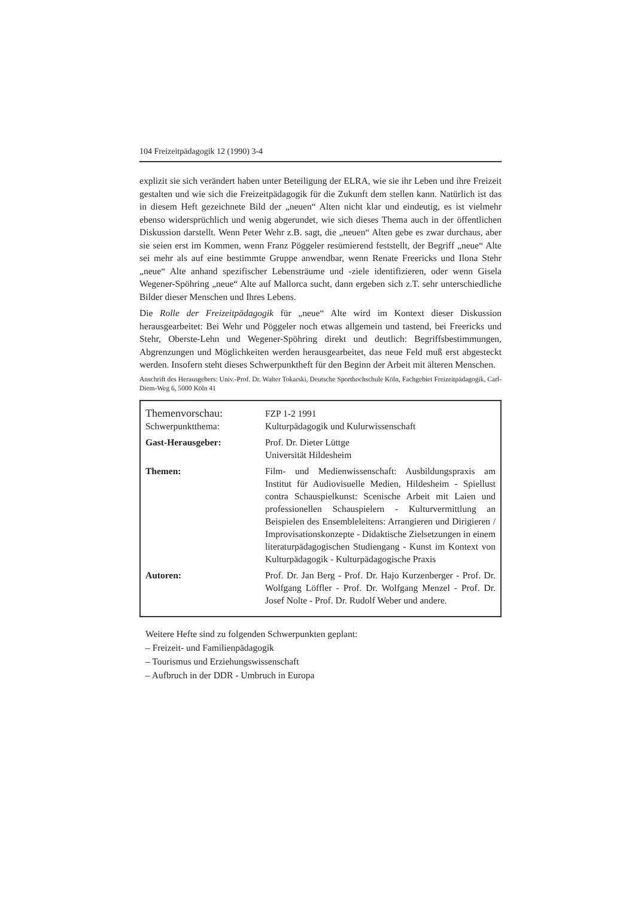104 Freizeitpädagogik 12 (1990) 3-4
explizit sie sich verändert haben unter Beteiligung der ELRA, wie sie ihr Leben und ihre Freizeit gestalten und wie sich die Freizeitpädagogik für die Zukunft dem stellen kann. Natürlich ist das in diesem Heft gezeichnete Bild der „neuen“ Alten nicht klar und eindeutig, es ist vielmehr ebenso widersprüchlich und wenig abgerundet, wie sich dieses Thema auch in der öffentlichen Diskussion darstellt. Wenn Peter Wehr z.B. sagt, die „neuen“ Alten gebe es zwar durchaus, aber sie seien erst im Kommen, wenn Franz Pöggeler resümierend feststellt, der Begriff „neue“ Alte sei mehr als auf eine bestimmte Gruppe anwendbar, wenn Renate Freericks und Ilona Stehr „neue“ Alte anhand spezifischer Lebensträume und -ziele identifizieren, oder wenn Gisela Wegener-Spöhring „neue“ Alte auf Mallorca sucht, dann ergeben sich z.T. sehr unterschiedliche Bilder dieser Menschen und Ihres Lebens.
Die Rolle der Freizeitpädagogik für „neue“ Alte wird im Kontext dieser Diskussion herausgearbeitet: Bei Wehr und Pöggeler noch etwas allgemein und tastend, bei Freericks und Stehr, Oberste-Lehn und Wegener-Spöhring direkt und deutlich: Begriffsbestimmungen, Abgrenzungen und Möglichkeiten werden herausgearbeitet, das neue Feld muß erst abgesteckt werden. Insofern steht dieses Schwerpunktheft für den Beginn der Arbeit mit älteren Menschen.
Anschrift des Herausgebers: Univ.-Prof. Dr. Walter Tokarski, Deutsche Sporthochschule Köln, Fachgebiet Freizeitpädagogik, Carl-Diem-Weg 6, 5000 Köln 41
| Themenvorschau: Schwerpunktthema: | FZP 1-2 1991 Kulturpädagogik und Kulurwissenschaft |
| Gast-Herausgeber: | Prof. Dr. Dieter Lüttge Universität Hildesheim |
| Themen: | Film- und Medienwissenschaft: Ausbildungspraxis am Institut für Audiovisuelle Medien, Hildesheim - Spiellust contra Schauspielkunst: Scenische Arbeit mit Laien und professionellen Schauspielern - Kulturvermittlung an Beispielen des Ensembleleitens: Arrangieren und Dirigieren / Improvisationskonzepte - Didaktische Zielsetzungen in einem literaturpädagogischen Studiengang - Kunst im Kontext von Kulturpädagogik - Kulturpädagogische Praxis |
| Autoren: | Prof. Dr. Jan Berg - Prof. Dr. Hajo Kurzenberger - Prof. Dr. Wolfgang Löffler - Prof. Dr. Wolfgang Menzel - Prof. Dr. Josef Nolte - Prof. Dr. Rudolf Weber und andere. |
Weitere Hefte sind zu folgenden Schwerpunkten geplant:
– Freizeit- und Familienpädagogik
– Tourismus und Erziehungswissenschaft
– Aufbruch in der DDR - Umbruch in Europa